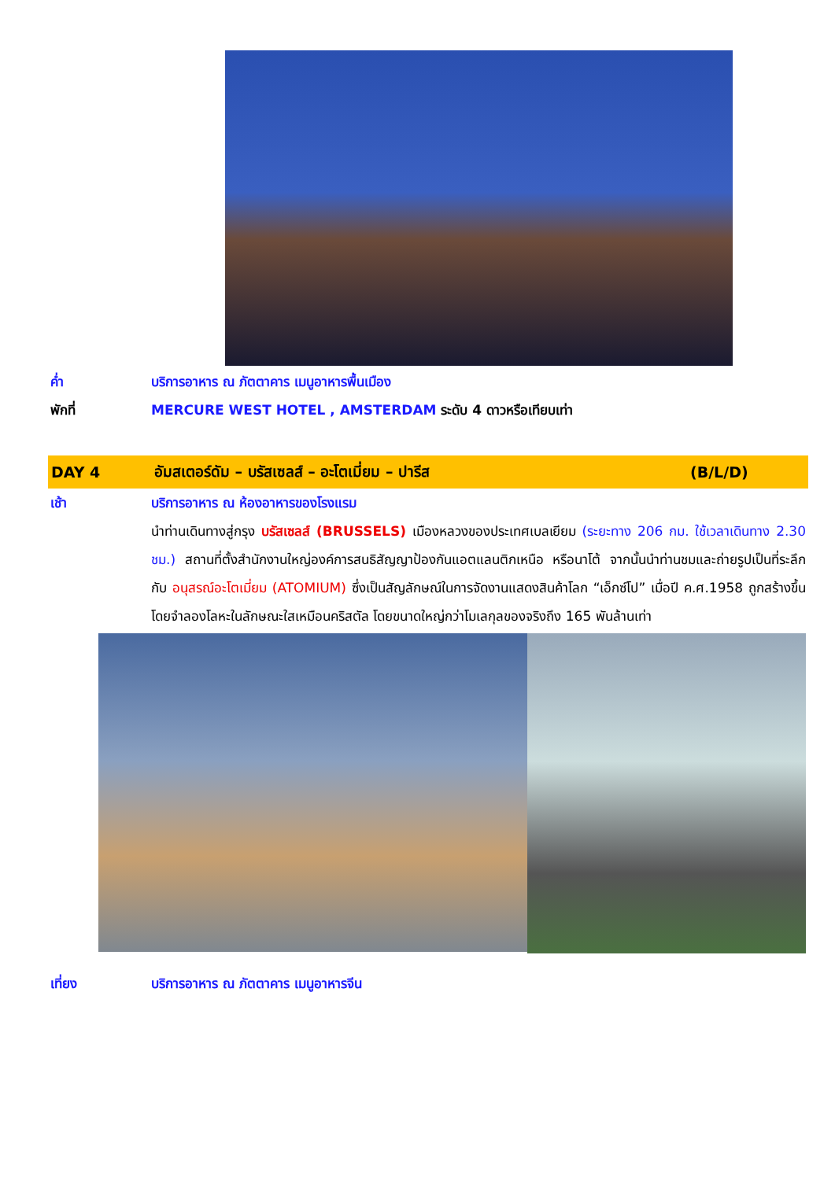ค่ำ บริการอาหาร ณ ภัตตาคาร เมนูอาหารพื้นเมือง
พักที่ MERCURE WEST HOTEL , AMSTERDAM ระดับ 4 ดาวหรือเทียบเท่า
DAY 4
อัมสเตอร์ดัม – บรัสเซลส์ – อะโตเมี่ยม – ปารีส
(B/L/D)
เช้า บริการอาหาร ณ ห้องอาหารของโรงแรม
นำท่านเดินทางสู่กรุง บรัสเซลส์ (BRUSSELS) เมืองหลวงของประเทศเบลเยียม (ระยะทาง 206 กม. ใช้เวลาเดินทาง 2.30 ชม.) สถานที่ตั้งสำนักงานใหญ่องค์การสนธิสัญญาป้องกันแอตแลนติกเหนือ หรือนาโต้ จากนั้นนำท่านชมและถ่ายรูปเป็นที่ระลึกกับ อนุสรณ์อะโตเมี่ยม (ATOMIUM) ซึ่งเป็นสัญลักษณ์ในการจัดงานแสดงสินค้าโลก “เอ็กซ์โป” เมื่อปี ค.ศ.1958 ถูกสร้างขึ้นโดยจำลองโลหะในลักษณะใสเหมือนคริสตัล โดยขนาดใหญ่กว่าโมเลกุลของจริงถึง 165 พันล้านเท่า
เที่ยง บริการอาหาร ณ ภัตตาคาร เมนูอาหารจีน